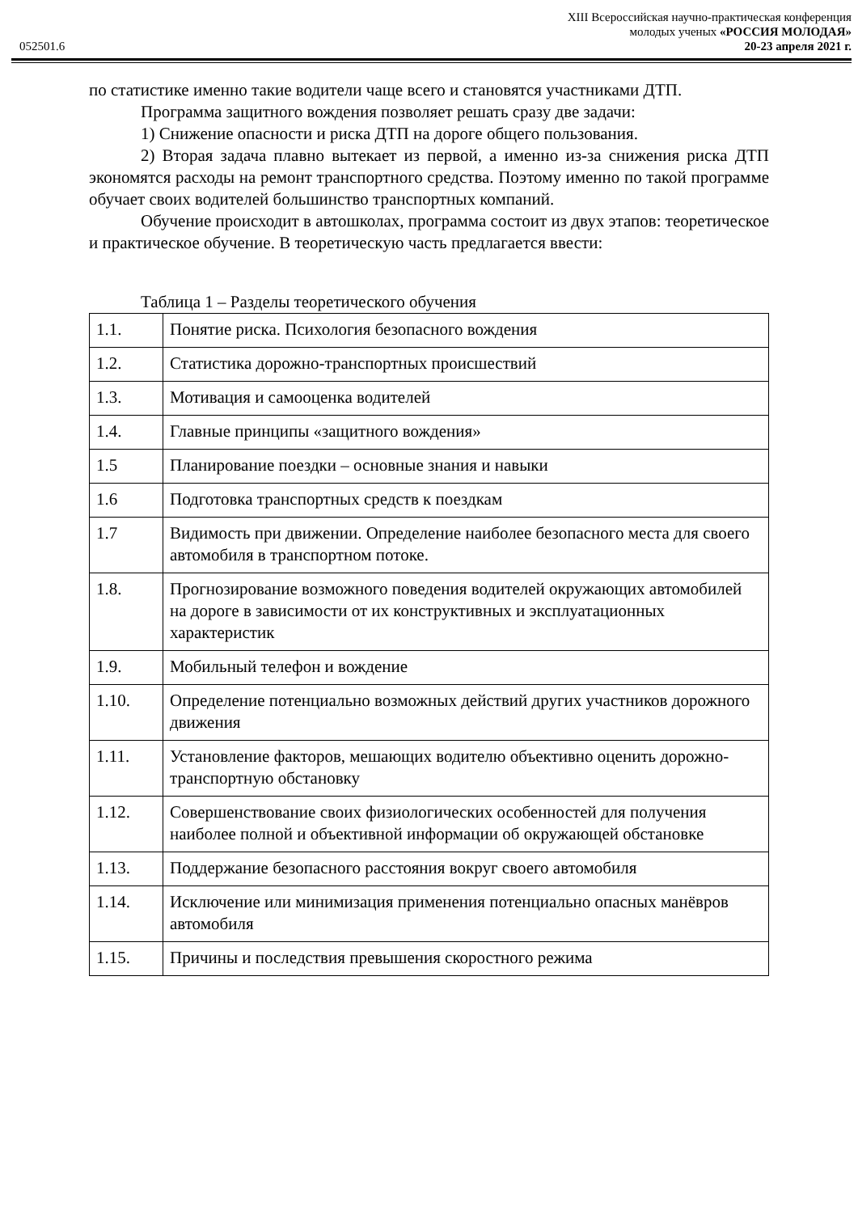XIII Всероссийская научно-практическая конференция
молодых ученых «РОССИЯ МОЛОДАЯ»
052501.6 20-23 апреля 2021 г.
по статистике именно такие водители чаще всего и становятся участниками ДТП.
Программа защитного вождения позволяет решать сразу две задачи:
1) Снижение опасности и риска ДТП на дороге общего пользования.
2) Вторая задача плавно вытекает из первой, а именно из-за снижения риска ДТП экономятся расходы на ремонт транспортного средства. Поэтому именно по такой программе обучает своих водителей большинство транспортных компаний.
Обучение происходит в автошколах, программа состоит из двух этапов: теоретическое и практическое обучение. В теоретическую часть предлагается ввести:
Таблица 1 – Разделы теоретического обучения
| 1.1. | Понятие риска. Психология безопасного вождения |
| 1.2. | Статистика дорожно-транспортных происшествий |
| 1.3. | Мотивация и самооценка водителей |
| 1.4. | Главные принципы «защитного вождения» |
| 1.5 | Планирование поездки – основные знания и навыки |
| 1.6 | Подготовка транспортных средств к поездкам |
| 1.7 | Видимость при движении. Определение наиболее безопасного места для своего автомобиля в транспортном потоке. |
| 1.8. | Прогнозирование возможного поведения водителей окружающих автомобилей на дороге в зависимости от их конструктивных и эксплуатационных характеристик |
| 1.9. | Мобильный телефон и вождение |
| 1.10. | Определение потенциально возможных действий других участников дорожного движения |
| 1.11. | Установление факторов, мешающих водителю объективно оценить дорожно-транспортную обстановку |
| 1.12. | Совершенствование своих физиологических особенностей для получения наиболее полной и объективной информации об окружающей обстановке |
| 1.13. | Поддержание безопасного расстояния вокруг своего автомобиля |
| 1.14. | Исключение или минимизация применения потенциально опасных манёвров автомобиля |
| 1.15. | Причины и последствия превышения скоростного режима |